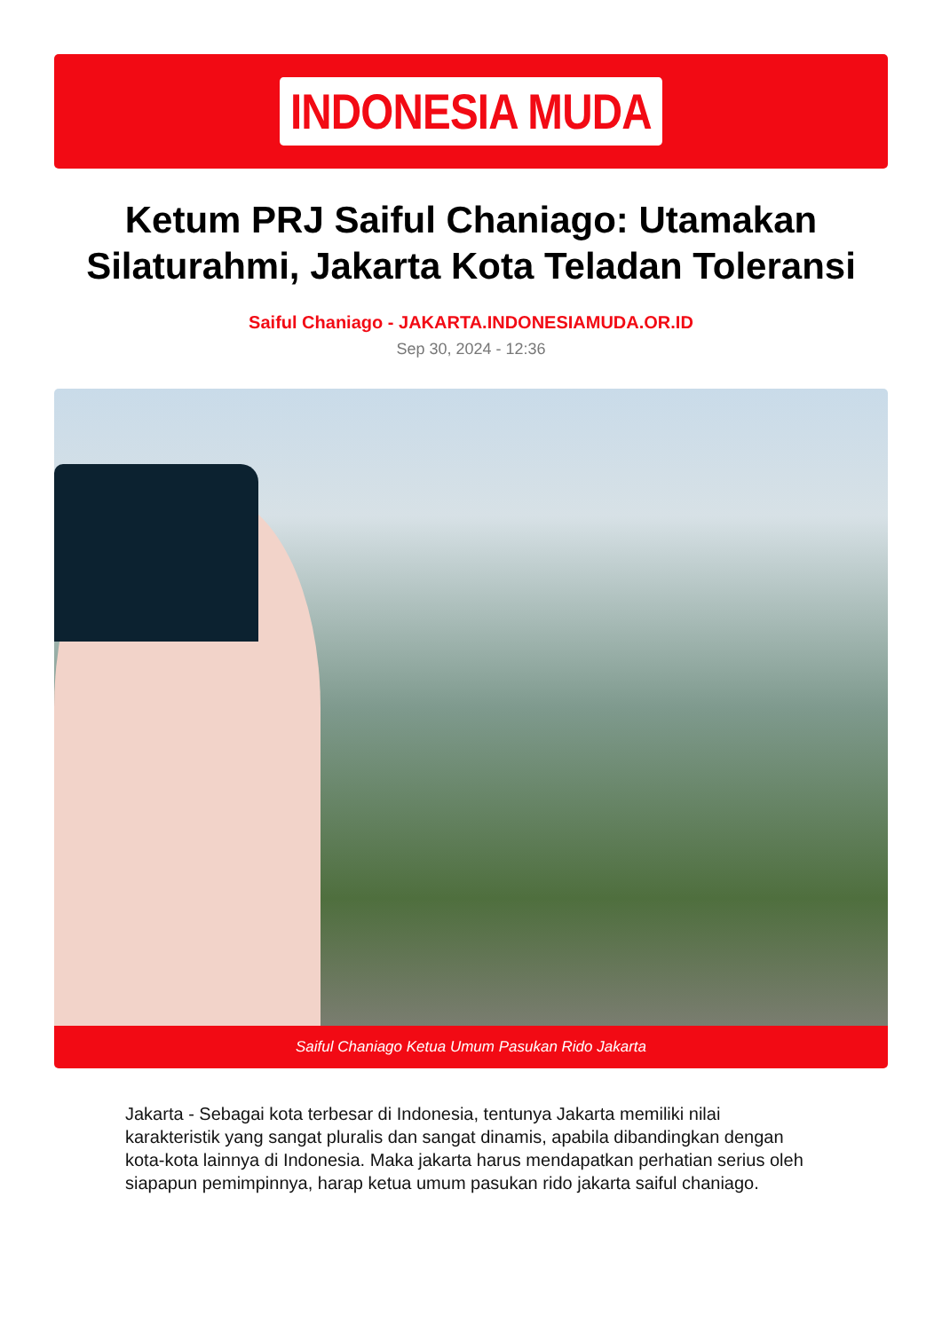INDONESIA MUDA
Ketum PRJ Saiful Chaniago: Utamakan Silaturahmi, Jakarta Kota Teladan Toleransi
Saiful Chaniago - JAKARTA.INDONESIAMUDA.OR.ID
Sep 30, 2024 - 12:36
Saiful Chaniago Ketua Umum Pasukan Rido Jakarta
Jakarta - Sebagai kota terbesar di Indonesia, tentunya Jakarta memiliki nilai karakteristik yang sangat pluralis dan sangat dinamis, apabila dibandingkan dengan kota-kota lainnya di Indonesia. Maka jakarta harus mendapatkan perhatian serius oleh siapapun pemimpinnya, harap ketua umum pasukan rido jakarta saiful chaniago.